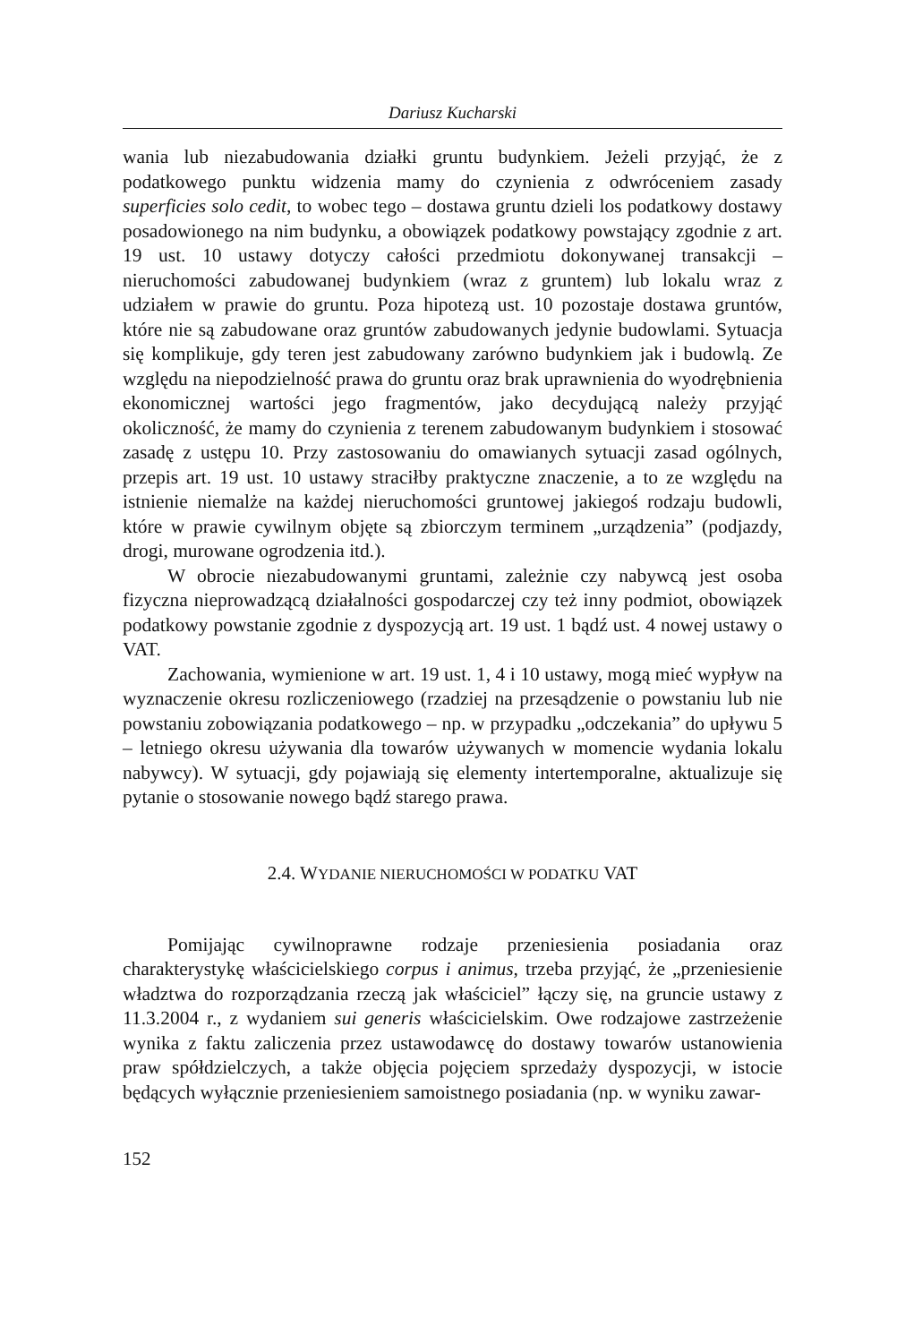Dariusz Kucharski
wania lub niezabudowania działki gruntu budynkiem. Jeżeli przyjąć, że z podatkowego punktu widzenia mamy do czynienia z odwróceniem zasady superficies solo cedit, to wobec tego – dostawa gruntu dzieli los podatkowy dostawy posadowionego na nim budynku, a obowiązek podatkowy powstający zgodnie z art. 19 ust. 10 ustawy dotyczy całości przedmiotu dokonywanej transakcji – nieruchomości zabudowanej budynkiem (wraz z gruntem) lub lokalu wraz z udziałem w prawie do gruntu. Poza hipotezą ust. 10 pozostaje dostawa gruntów, które nie są zabudowane oraz gruntów zabudowanych jedynie budowlami. Sytuacja się komplikuje, gdy teren jest zabudowany zarówno budynkiem jak i budowlą. Ze względu na niepodzielność prawa do gruntu oraz brak uprawnienia do wyodrębnienia ekonomicznej wartości jego fragmentów, jako decydującą należy przyjąć okoliczność, że mamy do czynienia z terenem zabudowanym budynkiem i stosować zasadę z ustępu 10. Przy zastosowaniu do omawianych sytuacji zasad ogólnych, przepis art. 19 ust. 10 ustawy straciłby praktyczne znaczenie, a to ze względu na istnienie niemalże na każdej nieruchomości gruntowej jakiegoś rodzaju budowli, które w prawie cywilnym objęte są zbiorczym terminem „urządzenia” (podjazdy, drogi, murowane ogrodzenia itd.).
W obrocie niezabudowanymi gruntami, zależnie czy nabywcą jest osoba fizyczna nieprowadzącą działalności gospodarczej czy też inny podmiot, obowiązek podatkowy powstanie zgodnie z dyspozycją art. 19 ust. 1 bądź ust. 4 nowej ustawy o VAT.
Zachowania, wymienione w art. 19 ust. 1, 4 i 10 ustawy, mogą mieć wypływ na wyznaczenie okresu rozliczeniowego (rzadziej na przesądzenie o powstaniu lub nie powstaniu zobowiązania podatkowego – np. w przypadku „odczekania” do upływu 5 – letniego okresu używania dla towarów używanych w momencie wydania lokalu nabywcy). W sytuacji, gdy pojawiają się elementy intertemporalne, aktualizuje się pytanie o stosowanie nowego bądź starego prawa.
2.4. WYDANIE NIERUCHOMOŚCI W PODATKU VAT
Pomijając cywilnoprawne rodzaje przeniesienia posiadania oraz charakterystykę właścicielskiego corpus i animus, trzeba przyjąć, że „przeniesienie władztwa do rozporządzania rzeczą jak właściciel” łączy się, na gruncie ustawy z 11.3.2004 r., z wydaniem sui generis właścicielskim. Owe rodzajowe zastrzeżenie wynika z faktu zaliczenia przez ustawodawcę do dostawy towarów ustanowienia praw spółdzielczych, a także objęcia pojęciem sprzedaży dyspozycji, w istocie będących wyłącznie przeniesieniem samoistnego posiadania (np. w wyniku zawar-
152